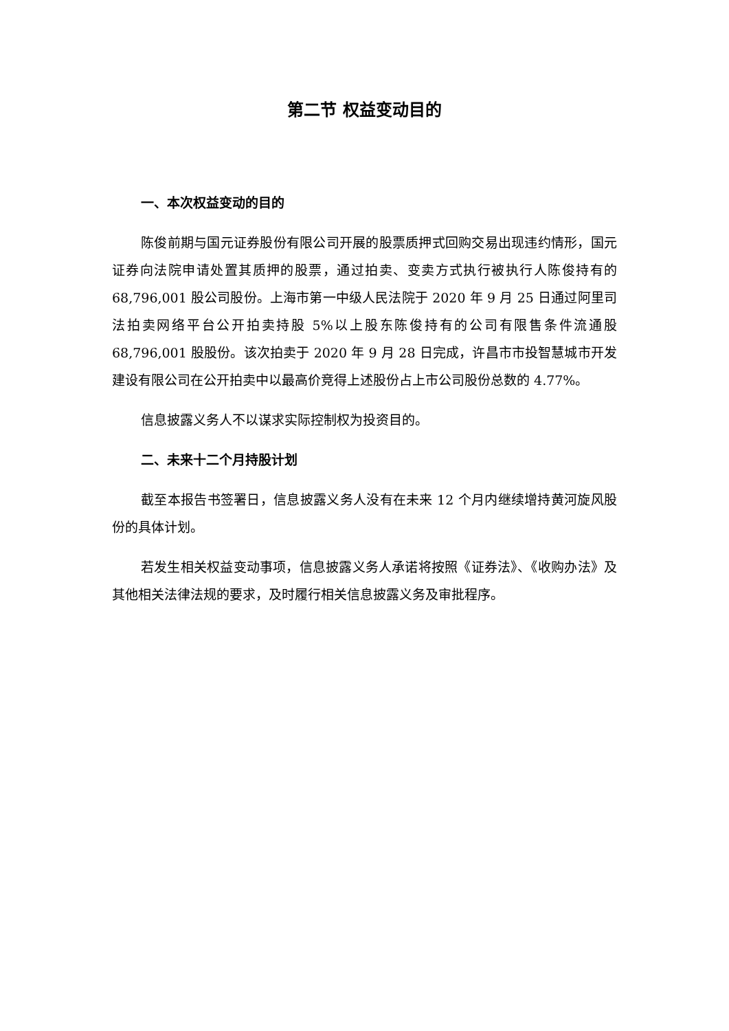第二节 权益变动目的
一、本次权益变动的目的
陈俊前期与国元证券股份有限公司开展的股票质押式回购交易出现违约情形，国元证券向法院申请处置其质押的股票，通过拍卖、变卖方式执行被执行人陈俊持有的 68,796,001 股公司股份。上海市第一中级人民法院于 2020 年 9 月 25 日通过阿里司法拍卖网络平台公开拍卖持股 5%以上股东陈俊持有的公司有限售条件流通股 68,796,001 股股份。该次拍卖于 2020 年 9 月 28 日完成，许昌市市投智慧城市开发建设有限公司在公开拍卖中以最高价竞得上述股份占上市公司股份总数的 4.77%。
信息披露义务人不以谋求实际控制权为投资目的。
二、未来十二个月持股计划
截至本报告书签署日，信息披露义务人没有在未来 12 个月内继续增持黄河旋风股份的具体计划。
若发生相关权益变动事项，信息披露义务人承诺将按照《证券法》、《收购办法》及其他相关法律法规的要求，及时履行相关信息披露义务及审批程序。